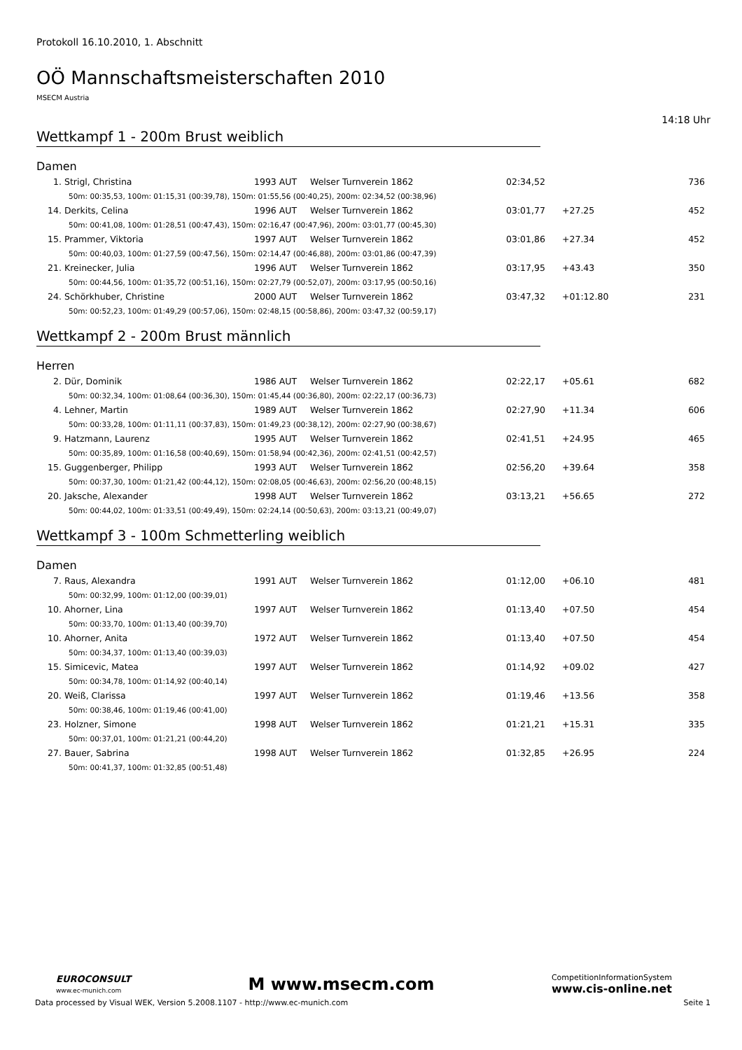Protokoll 16.10.2010, 1. Abschnitt
OÖ Mannschaftsmeisterschaften 2010
MSECM Austria
14:18 Uhr
Wettkampf 1 - 200m Brust weiblich
Damen
| 1. | Strigl, Christina | 1993 AUT | Welser Turnverein 1862 | 02:34,52 | | 736 |
| | 50m: 00:35,53, 100m: 01:15,31 (00:39,78), 150m: 01:55,56 (00:40,25), 200m: 02:34,52 (00:38,96) | | | | | |
| 14. | Derkits, Celina | 1996 AUT | Welser Turnverein 1862 | 03:01,77 | +27.25 | 452 |
| | 50m: 00:41,08, 100m: 01:28,51 (00:47,43), 150m: 02:16,47 (00:47,96), 200m: 03:01,77 (00:45,30) | | | | | |
| 15. | Prammer, Viktoria | 1997 AUT | Welser Turnverein 1862 | 03:01,86 | +27.34 | 452 |
| | 50m: 00:40,03, 100m: 01:27,59 (00:47,56), 150m: 02:14,47 (00:46,88), 200m: 03:01,86 (00:47,39) | | | | | |
| 21. | Kreinecker, Julia | 1996 AUT | Welser Turnverein 1862 | 03:17,95 | +43.43 | 350 |
| | 50m: 00:44,56, 100m: 01:35,72 (00:51,16), 150m: 02:27,79 (00:52,07), 200m: 03:17,95 (00:50,16) | | | | | |
| 24. | Schörkhuber, Christine | 2000 AUT | Welser Turnverein 1862 | 03:47,32 | +01:12.80 | 231 |
| | 50m: 00:52,23, 100m: 01:49,29 (00:57,06), 150m: 02:48,15 (00:58,86), 200m: 03:47,32 (00:59,17) | | | | | |
Wettkampf 2 - 200m Brust männlich
Herren
| 2. | Dür, Dominik | 1986 AUT | Welser Turnverein 1862 | 02:22,17 | +05.61 | 682 |
| | 50m: 00:32,34, 100m: 01:08,64 (00:36,30), 150m: 01:45,44 (00:36,80), 200m: 02:22,17 (00:36,73) | | | | | |
| 4. | Lehner, Martin | 1989 AUT | Welser Turnverein 1862 | 02:27,90 | +11.34 | 606 |
| | 50m: 00:33,28, 100m: 01:11,11 (00:37,83), 150m: 01:49,23 (00:38,12), 200m: 02:27,90 (00:38,67) | | | | | |
| 9. | Hatzmann, Laurenz | 1995 AUT | Welser Turnverein 1862 | 02:41,51 | +24.95 | 465 |
| | 50m: 00:35,89, 100m: 01:16,58 (00:40,69), 150m: 01:58,94 (00:42,36), 200m: 02:41,51 (00:42,57) | | | | | |
| 15. | Guggenberger, Philipp | 1993 AUT | Welser Turnverein 1862 | 02:56,20 | +39.64 | 358 |
| | 50m: 00:37,30, 100m: 01:21,42 (00:44,12), 150m: 02:08,05 (00:46,63), 200m: 02:56,20 (00:48,15) | | | | | |
| 20. | Jaksche, Alexander | 1998 AUT | Welser Turnverein 1862 | 03:13,21 | +56.65 | 272 |
| | 50m: 00:44,02, 100m: 01:33,51 (00:49,49), 150m: 02:24,14 (00:50,63), 200m: 03:13,21 (00:49,07) | | | | | |
Wettkampf 3 - 100m Schmetterling weiblich
Damen
| 7. | Raus, Alexandra | 1991 AUT | Welser Turnverein 1862 | 01:12,00 | +06.10 | 481 |
| | 50m: 00:32,99, 100m: 01:12,00 (00:39,01) | | | | | |
| 10. | Ahorner, Lina | 1997 AUT | Welser Turnverein 1862 | 01:13,40 | +07.50 | 454 |
| | 50m: 00:33,70, 100m: 01:13,40 (00:39,70) | | | | | |
| 10. | Ahorner, Anita | 1972 AUT | Welser Turnverein 1862 | 01:13,40 | +07.50 | 454 |
| | 50m: 00:34,37, 100m: 01:13,40 (00:39,03) | | | | | |
| 15. | Simicevic, Matea | 1997 AUT | Welser Turnverein 1862 | 01:14,92 | +09.02 | 427 |
| | 50m: 00:34,78, 100m: 01:14,92 (00:40,14) | | | | | |
| 20. | Weiß, Clarissa | 1997 AUT | Welser Turnverein 1862 | 01:19,46 | +13.56 | 358 |
| | 50m: 00:38,46, 100m: 01:19,46 (00:41,00) | | | | | |
| 23. | Holzner, Simone | 1998 AUT | Welser Turnverein 1862 | 01:21,21 | +15.31 | 335 |
| | 50m: 00:37,01, 100m: 01:21,21 (00:44,20) | | | | | |
| 27. | Bauer, Sabrina | 1998 AUT | Welser Turnverein 1862 | 01:32,85 | +26.95 | 224 |
| | 50m: 00:41,37, 100m: 01:32,85 (00:51,48) | | | | | |
EUROCONSULT
www.ec-munich.com
M www.msecm.com
CompetitionInformationSystem
www.cis-online.net
Data processed by Visual WEK, Version 5.2008.1107 - http://www.ec-munich.com Seite 1